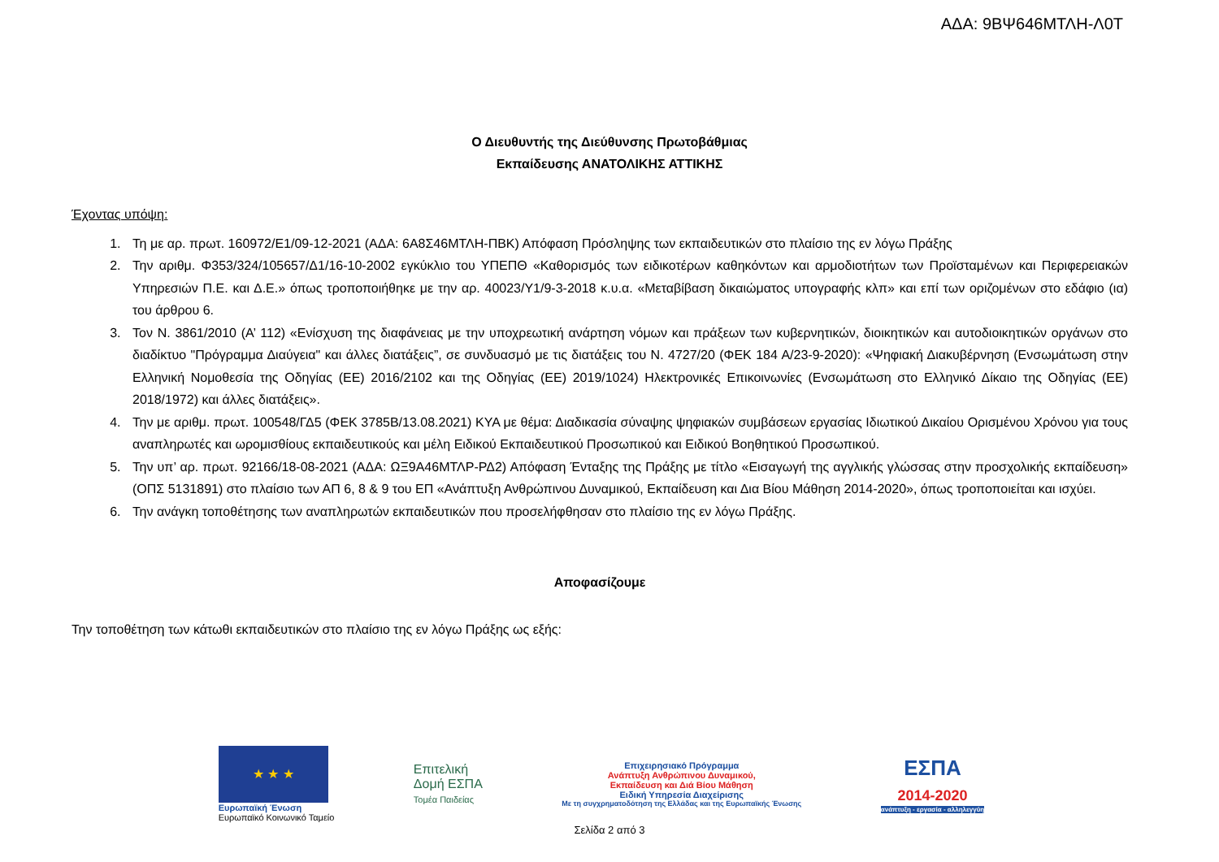ΑΔΑ: 9ΒΨ646ΜΤΛΗ-Λ0Τ
Ο Διευθυντής της Διεύθυνσης Πρωτοβάθμιας
Εκπαίδευσης ΑΝΑΤΟΛΙΚΗΣ ΑΤΤΙΚΗΣ
Έχοντας υπόψη:
1. Τη με αρ. πρωτ. 160972/Ε1/09-12-2021 (ΑΔΑ: 6Α8Σ46ΜΤΛΗ-ΠΒΚ) Απόφαση Πρόσληψης των εκπαιδευτικών στο πλαίσιο της εν λόγω Πράξης
2. Την αριθμ. Φ353/324/105657/Δ1/16-10-2002 εγκύκλιο του ΥΠΕΠΘ «Καθορισμός των ειδικοτέρων καθηκόντων και αρμοδιοτήτων των Προϊσταμένων και Περιφερειακών Υπηρεσιών Π.Ε. και Δ.Ε.» όπως τροποποιήθηκε με την αρ. 40023/Υ1/9-3-2018 κ.υ.α. «Μεταβίβαση δικαιώματος υπογραφής κλπ» και επί των οριζομένων στο εδάφιο (ια) του άρθρου 6.
3. Τον Ν. 3861/2010 (Α’ 112) «Ενίσχυση της διαφάνειας με την υποχρεωτική ανάρτηση νόμων και πράξεων των κυβερνητικών, διοικητικών και αυτοδιοικητικών οργάνων στο διαδίκτυο "Πρόγραμμα Διαύγεια" και άλλες διατάξεις”, σε συνδυασμό με τις διατάξεις του Ν. 4727/20 (ΦΕΚ 184 Α/23-9-2020): «Ψηφιακή Διακυβέρνηση (Ενσωμάτωση στην Ελληνική Νομοθεσία της Οδηγίας (ΕΕ) 2016/2102 και της Οδηγίας (ΕΕ) 2019/1024) Ηλεκτρονικές Επικοινωνίες (Ενσωμάτωση στο Ελληνικό Δίκαιο της Οδηγίας (ΕΕ) 2018/1972) και άλλες διατάξεις».
4. Την με αριθμ. πρωτ. 100548/ΓΔ5 (ΦΕΚ 3785Β/13.08.2021) ΚΥΑ με θέμα: Διαδικασία σύναψης ψηφιακών συμβάσεων εργασίας Ιδιωτικού Δικαίου Ορισμένου Χρόνου για τους αναπληρωτές και ωρομισθίους εκπαιδευτικούς και μέλη Ειδικού Εκπαιδευτικού Προσωπικού και Ειδικού Βοηθητικού Προσωπικού.
5. Την υπ’ αρ. πρωτ. 92166/18-08-2021 (ΑΔΑ: ΩΞ9Α46ΜΤΛΡ-ΡΔ2) Απόφαση Ένταξης της Πράξης με τίτλο «Εισαγωγή της αγγλικής γλώσσας στην προσχολικής εκπαίδευση» (ΟΠΣ 5131891) στο πλαίσιο των ΑΠ 6, 8 & 9 του ΕΠ «Ανάπτυξη Ανθρώπινου Δυναμικού, Εκπαίδευση και Δια Βίου Μάθηση 2014-2020», όπως τροποποιείται και ισχύει.
6. Την ανάγκη τοποθέτησης των αναπληρωτών εκπαιδευτικών που προσελήφθησαν στο πλαίσιο της εν λόγω Πράξης.
Αποφασίζουμε
Την τοποθέτηση των κάτωθι εκπαιδευτικών στο πλαίσιο της εν λόγω Πράξης ως εξής:
★ ★ ★
Ευρωπαϊκή Ένωση
Ευρωπαϊκό Κοινωνικό Ταμείο
Επιτελική
Δομή ΕΣΠΑ
Τομέα Παιδείας
Επιχειρησιακό Πρόγραμμα
Ανάπτυξη Ανθρώπινου Δυναμικού,
Εκπαίδευση και Διά Βίου Μάθηση
Ειδική Υπηρεσία Διαχείρισης
Με τη συγχρηματοδότηση της Ελλάδας και της Ευρωπαϊκής Ένωσης
ΕΣΠΑ
2014-2020
ανάπτυξη - εργασία - αλληλεγγύη
Σελίδα 2 από 3